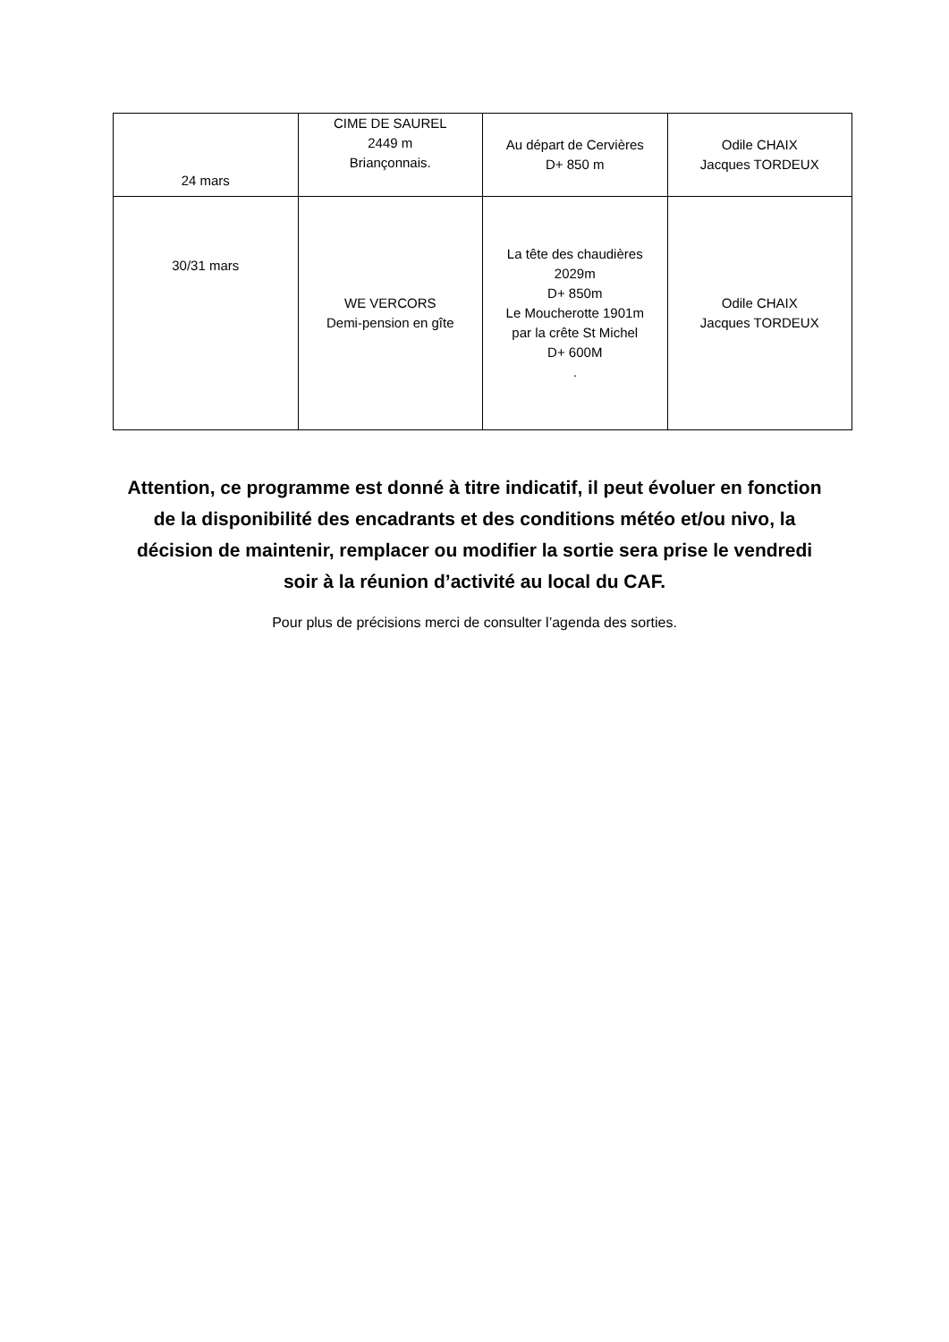| 24 mars | CIME DE SAUREL 2449 m Briançonnais. | Au départ de Cervières D+ 850 m | Odile CHAIX Jacques TORDEUX |
| 30/31 mars | WE VERCORS Demi-pension en gîte | La tête des chaudières 2029m D+ 850m Le Moucherotte 1901m par la crête St Michel D+ 600M . | Odile CHAIX Jacques TORDEUX |
Attention, ce programme est donné à titre indicatif, il peut évoluer en fonction de la disponibilité des encadrants et des conditions météo et/ou nivo, la décision de maintenir, remplacer ou modifier la sortie sera prise le vendredi soir à la réunion d’activité au local du CAF.
Pour plus de précisions merci de consulter l’agenda des sorties.